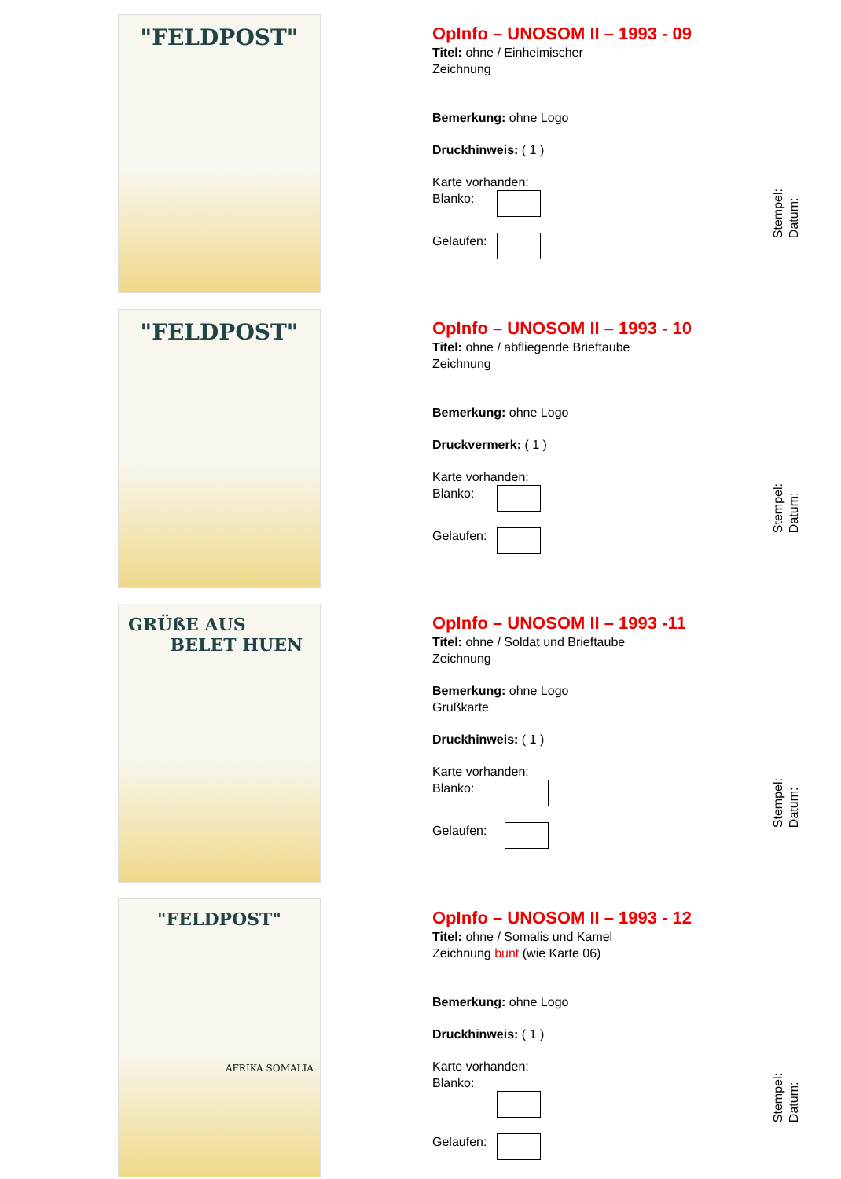"FELDPOST"
OpInfo – UNOSOM II – 1993 - 09
Titel: ohne / Einheimischer
Zeichnung
Bemerkung: ohne Logo
Druckhinweis: ( 1 )
Karte vorhanden:
Blanko:
Gelaufen:
Stempel:
Datum:
"FELDPOST"
OpInfo – UNOSOM II – 1993 - 10
Titel: ohne / abfliegende Brieftaube
Zeichnung
Bemerkung: ohne Logo
Druckvermerk: ( 1 )
Karte vorhanden:
Blanko:
Gelaufen:
Stempel:
Datum:
GRÜßE AUS
BELET HUEN
OpInfo – UNOSOM II – 1993 -11
Titel: ohne / Soldat und Brieftaube
Zeichnung
Bemerkung: ohne Logo
Grußkarte
Druckhinweis: ( 1 )
Karte vorhanden:
Blanko:
Gelaufen:
Stempel:
Datum:
"FELDPOST"
AFRIKA SOMALIA
OpInfo – UNOSOM II – 1993 - 12
Titel: ohne / Somalis und Kamel
Zeichnung bunt (wie Karte 06)
Bemerkung: ohne Logo
Druckhinweis: ( 1 )
Karte vorhanden:
Blanko:
Gelaufen:
Stempel:
Datum: